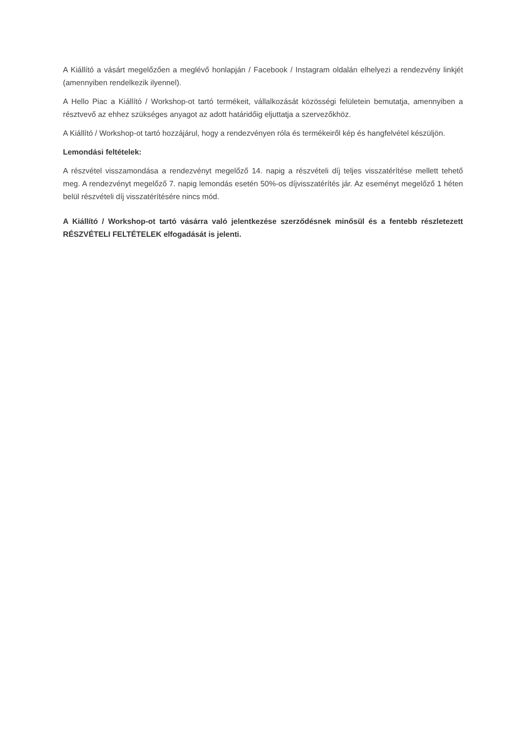A Kiállító a vásárt megelőzően a meglévő honlapján / Facebook / Instagram oldalán elhelyezi a rendezvény linkjét (amennyiben rendelkezik ilyennel).
A Hello Piac a Kiállító / Workshop-ot tartó termékeit, vállalkozását közösségi felületein bemutatja, amennyiben a résztvevő az ehhez szükséges anyagot az adott határidőig eljuttatja a szervezőkhöz.
A Kiállító / Workshop-ot tartó hozzájárul, hogy a rendezvényen róla és termékeiről kép és hangfelvétel készüljön.
Lemondási feltételek:
A részvétel visszamondása a rendezvényt megelőző 14. napig a részvételi díj teljes visszatérítése mellett tehető meg. A rendezvényt megelőző 7. napig lemondás esetén 50%-os díjvisszatérítés jár. Az eseményt megelőző 1 héten belül részvételi díj visszatérítésére nincs mód.
A Kiállító / Workshop-ot tartó vásárra való jelentkezése szerződésnek minősül és a fentebb részletezett RÉSZVÉTELI FELTÉTELEK elfogadását is jelenti.